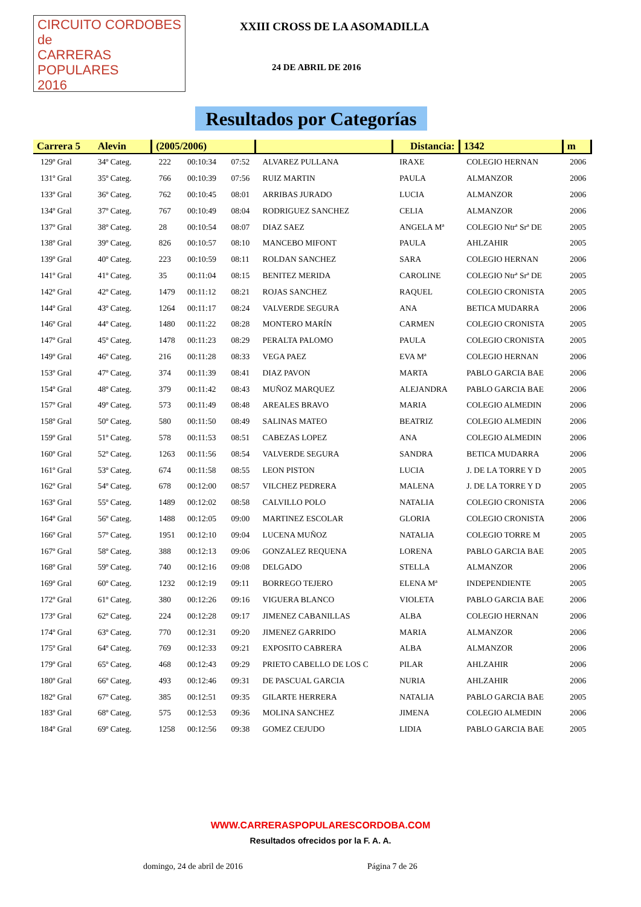CIRCUITO CORDOBES de
CARRERAS POPULARES
2016
XXIII CROSS DE LA ASOMADILLA
24 DE ABRIL DE 2016
Resultados por Categorías
| Carrera 5 Alevin | | (2005/2006) | | | | Distancia: | 1342 | m |
| --- | --- | --- | --- | --- | --- | --- | --- | --- |
| 129º Gral | 34º Categ. | 222 | 00:10:34 | 07:52 | ALVAREZ PULLANA | IRAXE | COLEGIO HERNAN | 2006 |
| 131º Gral | 35º Categ. | 766 | 00:10:39 | 07:56 | RUIZ MARTIN | PAULA | ALMANZOR | 2006 |
| 133º Gral | 36º Categ. | 762 | 00:10:45 | 08:01 | ARRIBAS JURADO | LUCIA | ALMANZOR | 2006 |
| 134º Gral | 37º Categ. | 767 | 00:10:49 | 08:04 | RODRIGUEZ SANCHEZ | CELIA | ALMANZOR | 2006 |
| 137º Gral | 38º Categ. | 28 | 00:10:54 | 08:07 | DIAZ SAEZ | ANGELA Mª | COLEGIO Ntrª Srª DE | 2005 |
| 138º Gral | 39º Categ. | 826 | 00:10:57 | 08:10 | MANCEBO MIFONT | PAULA | AHLZAHIR | 2005 |
| 139º Gral | 40º Categ. | 223 | 00:10:59 | 08:11 | ROLDAN SANCHEZ | SARA | COLEGIO HERNAN | 2006 |
| 141º Gral | 41º Categ. | 35 | 00:11:04 | 08:15 | BENITEZ MERIDA | CAROLINE | COLEGIO Ntrª Srª DE | 2005 |
| 142º Gral | 42º Categ. | 1479 | 00:11:12 | 08:21 | ROJAS SANCHEZ | RAQUEL | COLEGIO CRONISTA | 2005 |
| 144º Gral | 43º Categ. | 1264 | 00:11:17 | 08:24 | VALVERDE SEGURA | ANA | BETICA MUDARRA | 2006 |
| 146º Gral | 44º Categ. | 1480 | 00:11:22 | 08:28 | MONTERO MARÍN | CARMEN | COLEGIO CRONISTA | 2005 |
| 147º Gral | 45º Categ. | 1478 | 00:11:23 | 08:29 | PERALTA PALOMO | PAULA | COLEGIO CRONISTA | 2005 |
| 149º Gral | 46º Categ. | 216 | 00:11:28 | 08:33 | VEGA PAEZ | EVA Mª | COLEGIO HERNAN | 2006 |
| 153º Gral | 47º Categ. | 374 | 00:11:39 | 08:41 | DIAZ PAVON | MARTA | PABLO GARCIA BAE | 2006 |
| 154º Gral | 48º Categ. | 379 | 00:11:42 | 08:43 | MUÑOZ MARQUEZ | ALEJANDRA | PABLO GARCIA BAE | 2006 |
| 157º Gral | 49º Categ. | 573 | 00:11:49 | 08:48 | AREALES BRAVO | MARIA | COLEGIO ALMEDIN | 2006 |
| 158º Gral | 50º Categ. | 580 | 00:11:50 | 08:49 | SALINAS MATEO | BEATRIZ | COLEGIO ALMEDIN | 2006 |
| 159º Gral | 51º Categ. | 578 | 00:11:53 | 08:51 | CABEZAS LOPEZ | ANA | COLEGIO ALMEDIN | 2006 |
| 160º Gral | 52º Categ. | 1263 | 00:11:56 | 08:54 | VALVERDE SEGURA | SANDRA | BETICA MUDARRA | 2006 |
| 161º Gral | 53º Categ. | 674 | 00:11:58 | 08:55 | LEON PISTON | LUCIA | J. DE LA TORRE Y D | 2005 |
| 162º Gral | 54º Categ. | 678 | 00:12:00 | 08:57 | VILCHEZ PEDRERA | MALENA | J. DE LA TORRE Y D | 2005 |
| 163º Gral | 55º Categ. | 1489 | 00:12:02 | 08:58 | CALVILLO POLO | NATALIA | COLEGIO CRONISTA | 2006 |
| 164º Gral | 56º Categ. | 1488 | 00:12:05 | 09:00 | MARTINEZ ESCOLAR | GLORIA | COLEGIO CRONISTA | 2006 |
| 166º Gral | 57º Categ. | 1951 | 00:12:10 | 09:04 | LUCENA MUÑOZ | NATALIA | COLEGIO TORRE M | 2005 |
| 167º Gral | 58º Categ. | 388 | 00:12:13 | 09:06 | GONZALEZ REQUENA | LORENA | PABLO GARCIA BAE | 2005 |
| 168º Gral | 59º Categ. | 740 | 00:12:16 | 09:08 | DELGADO | STELLA | ALMANZOR | 2006 |
| 169º Gral | 60º Categ. | 1232 | 00:12:19 | 09:11 | BORREGO TEJERO | ELENA Mª | INDEPENDIENTE | 2005 |
| 172º Gral | 61º Categ. | 380 | 00:12:26 | 09:16 | VIGUERA BLANCO | VIOLETA | PABLO GARCIA BAE | 2006 |
| 173º Gral | 62º Categ. | 224 | 00:12:28 | 09:17 | JIMENEZ CABANILLAS | ALBA | COLEGIO HERNAN | 2006 |
| 174º Gral | 63º Categ. | 770 | 00:12:31 | 09:20 | JIMENEZ GARRIDO | MARIA | ALMANZOR | 2006 |
| 175º Gral | 64º Categ. | 769 | 00:12:33 | 09:21 | EXPOSITO CABRERA | ALBA | ALMANZOR | 2006 |
| 179º Gral | 65º Categ. | 468 | 00:12:43 | 09:29 | PRIETO CABELLO DE LOS C | PILAR | AHLZAHIR | 2006 |
| 180º Gral | 66º Categ. | 493 | 00:12:46 | 09:31 | DE PASCUAL GARCIA | NURIA | AHLZAHIR | 2006 |
| 182º Gral | 67º Categ. | 385 | 00:12:51 | 09:35 | GILARTE HERRERA | NATALIA | PABLO GARCIA BAE | 2005 |
| 183º Gral | 68º Categ. | 575 | 00:12:53 | 09:36 | MOLINA SANCHEZ | JIMENA | COLEGIO ALMEDIN | 2006 |
| 184º Gral | 69º Categ. | 1258 | 00:12:56 | 09:38 | GOMEZ CEJUDO | LIDIA | PABLO GARCIA BAE | 2005 |
WWW.CARRERASPOPULARESCORDOBA.COM
Resultados ofrecidos por la F. A. A.
domingo, 24 de abril de 2016 Página 7 de 26